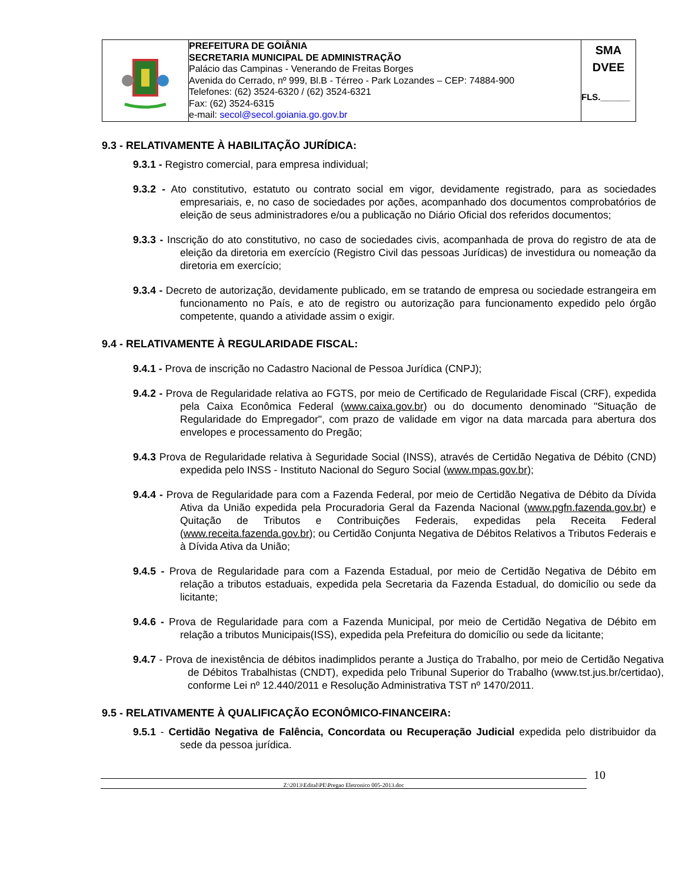PREFEITURA DE GOIÂNIA
SECRETARIA MUNICIPAL DE ADMINISTRAÇÃO
Palácio das Campinas - Venerando de Freitas Borges
Avenida do Cerrado, nº 999, Bl.B - Térreo - Park Lozandes – CEP: 74884-900
Telefones: (62) 3524-6320 / (62) 3524-6321
Fax: (62) 3524-6315
e-mail: secol@secol.goiania.go.gov.br
SMA
DVEE
FLS.______
9.3 - RELATIVAMENTE À HABILITAÇÃO JURÍDICA:
9.3.1 - Registro comercial, para empresa individual;
9.3.2 - Ato constitutivo, estatuto ou contrato social em vigor, devidamente registrado, para as sociedades empresariais, e, no caso de sociedades por ações, acompanhado dos documentos comprobatórios de eleição de seus administradores e/ou a publicação no Diário Oficial dos referidos documentos;
9.3.3 - Inscrição do ato constitutivo, no caso de sociedades civis, acompanhada de prova do registro de ata de eleição da diretoria em exercício (Registro Civil das pessoas Jurídicas) de investidura ou nomeação da diretoria em exercício;
9.3.4 - Decreto de autorização, devidamente publicado, em se tratando de empresa ou sociedade estrangeira em funcionamento no País, e ato de registro ou autorização para funcionamento expedido pelo órgão competente, quando a atividade assim o exigir.
9.4 - RELATIVAMENTE À REGULARIDADE FISCAL:
9.4.1 - Prova de inscrição no Cadastro Nacional de Pessoa Jurídica (CNPJ);
9.4.2 - Prova de Regularidade relativa ao FGTS, por meio de Certificado de Regularidade Fiscal (CRF), expedida pela Caixa Econômica Federal (www.caixa.gov.br) ou do documento denominado "Situação de Regularidade do Empregador", com prazo de validade em vigor na data marcada para abertura dos envelopes e processamento do Pregão;
9.4.3 Prova de Regularidade relativa à Seguridade Social (INSS), através de Certidão Negativa de Débito (CND) expedida pelo INSS - Instituto Nacional do Seguro Social (www.mpas.gov.br);
9.4.4 - Prova de Regularidade para com a Fazenda Federal, por meio de Certidão Negativa de Débito da Dívida Ativa da União expedida pela Procuradoria Geral da Fazenda Nacional (www.pgfn.fazenda.gov.br) e Quitação de Tributos e Contribuições Federais, expedidas pela Receita Federal (www.receita.fazenda.gov.br); ou Certidão Conjunta Negativa de Débitos Relativos a Tributos Federais e à Dívida Ativa da União;
9.4.5 - Prova de Regularidade para com a Fazenda Estadual, por meio de Certidão Negativa de Débito em relação a tributos estaduais, expedida pela Secretaria da Fazenda Estadual, do domicílio ou sede da licitante;
9.4.6 - Prova de Regularidade para com a Fazenda Municipal, por meio de Certidão Negativa de Débito em relação a tributos Municipais(ISS), expedida pela Prefeitura do domicílio ou sede da licitante;
9.4.7 - Prova de inexistência de débitos inadimplidos perante a Justiça do Trabalho, por meio de Certidão Negativa de Débitos Trabalhistas (CNDT), expedida pelo Tribunal Superior do Trabalho (www.tst.jus.br/certidao), conforme Lei nº 12.440/2011 e Resolução Administrativa TST nº 1470/2011.
9.5 - RELATIVAMENTE À QUALIFICAÇÃO ECONÔMICO-FINANCEIRA:
9.5.1 - Certidão Negativa de Falência, Concordata ou Recuperação Judicial expedida pelo distribuidor da sede da pessoa jurídica.
Z:\2013\Edital\PE\Pregao Eletronico 005-2013.doc
10